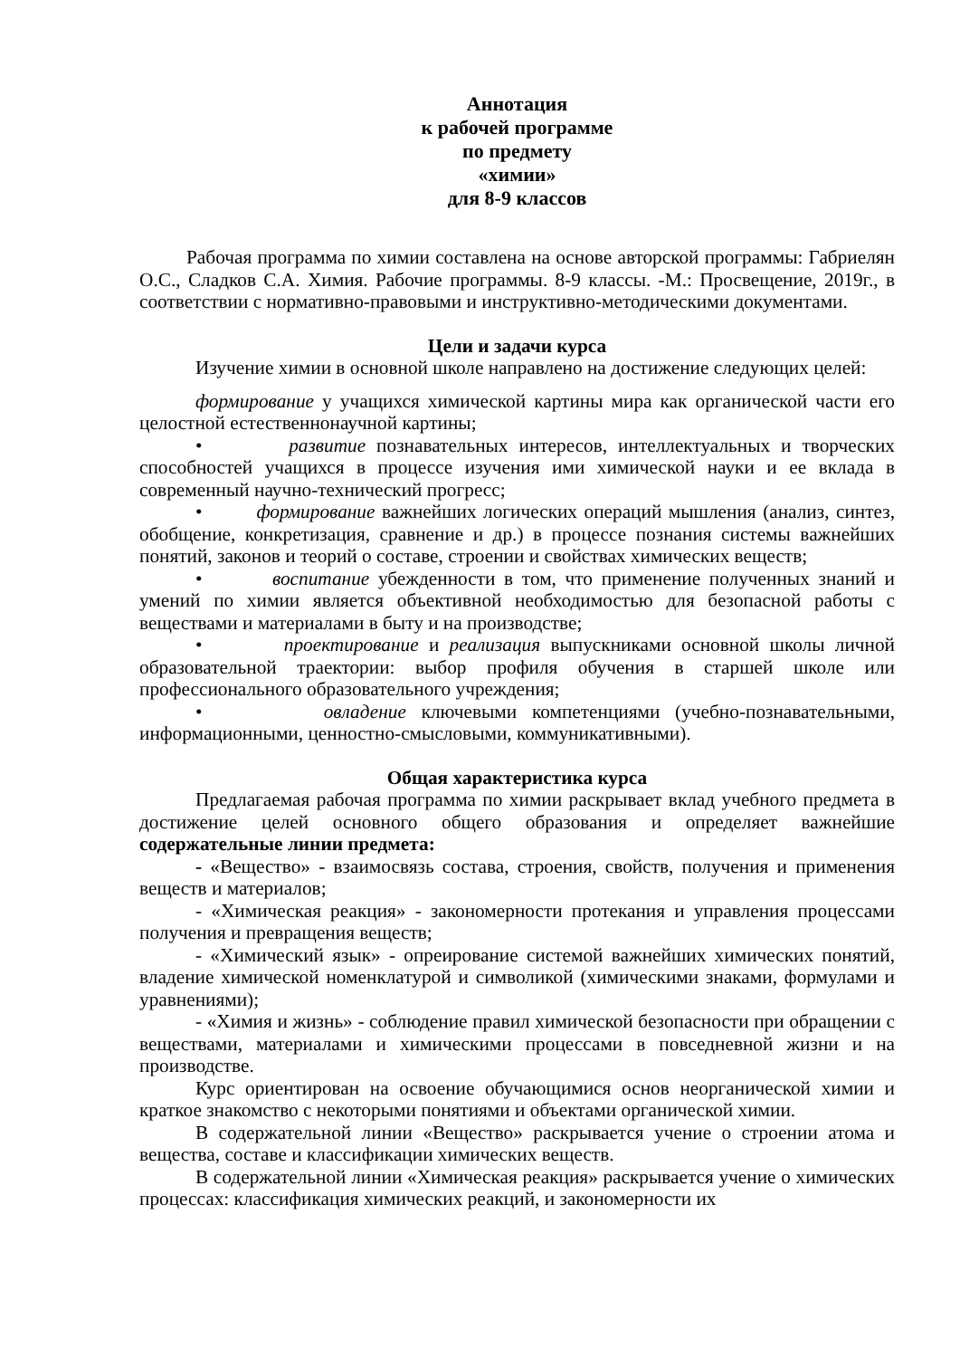Аннотация
к рабочей программе
по предмету
«химии»
для 8-9 классов
Рабочая программа по химии составлена на основе авторской программы: Габриелян О.С., Сладков С.А. Химия. Рабочие программы. 8-9 классы. -М.: Просвещение, 2019г., в соответствии с нормативно-правовыми и инструктивно-методическими документами.
Цели и задачи курса
Изучение химии в основной школе направлено на достижение следующих целей:
формирование у учащихся химической картины мира как органической части его целостной естественнонаучной картины;
• развитие познавательных интересов, интеллектуальных и творческих способностей учащихся в процессе изучения ими химической науки и ее вклада в современный научно-технический прогресс;
• формирование важнейших логических операций мышления (анализ, синтез, обобщение, конкретизация, сравнение и др.) в процессе познания системы важнейших понятий, законов и теорий о составе, строении и свойствах химических веществ;
• воспитание убежденности в том, что применение полученных знаний и умений по химии является объективной необходимостью для безопасной работы с веществами и материалами в быту и на производстве;
• проектирование и реализация выпускниками основной школы личной образовательной траектории: выбор профиля обучения в старшей школе или профессионального образовательного учреждения;
• овладение ключевыми компетенциями (учебно-познавательными, информационными, ценностно-смысловыми, коммуникативными).
Общая характеристика курса
Предлагаемая рабочая программа по химии раскрывает вклад учебного предмета в достижение целей основного общего образования и определяет важнейшие содержательные линии предмета:
- «Вещество» - взаимосвязь состава, строения, свойств, получения и применения веществ и материалов;
- «Химическая реакция» - закономерности протекания и управления процессами получения и превращения веществ;
- «Химический язык» - опреирование системой важнейших химических понятий, владение химической номенклатурой и символикой (химическими знаками, формулами и уравнениями);
- «Химия и жизнь» - соблюдение правил химической безопасности при обращении с веществами, материалами и химическими процессами в повседневной жизни и на производстве.
Курс ориентирован на освоение обучающимися основ неорганической химии и краткое знакомство с некоторыми понятиями и объектами органической химии.
В содержательной линии «Вещество» раскрывается учение о строении атома и вещества, составе и классификации химических веществ.
В содержательной линии «Химическая реакция» раскрывается учение о химических процессах: классификация химических реакций, и закономерности их